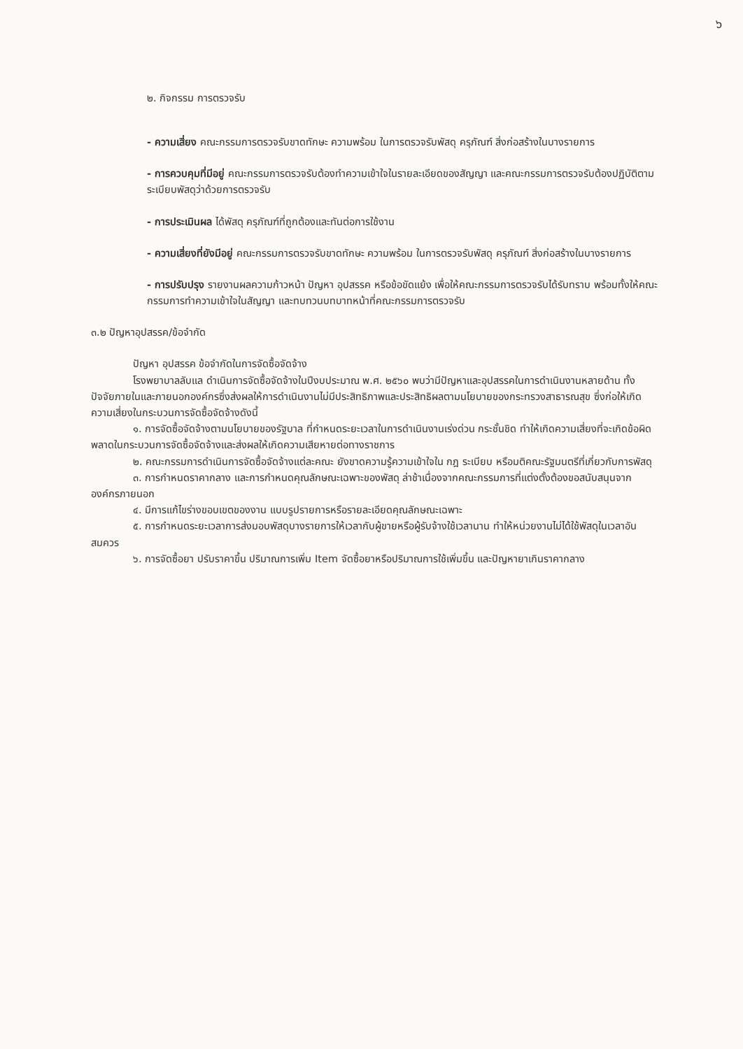๖
๒. กิจกรรม การตรวจรับ
- ความเสี่ยง คณะกรรมการตรวจรับขาดทักษะ ความพร้อม ในการตรวจรับพัสดุ ครุภัณฑ์ สิ่งก่อสร้างในบางรายการ
- การควบคุมที่มีอยู่ คณะกรรมการตรวจรับต้องทำความเข้าใจในรายละเอียดของสัญญา และคณะกรรมการตรวจรับต้องปฏิบัติตามระเบียบพัสดุว่าด้วยการตรวจรับ
- การประเมินผล ได้พัสดุ ครุภัณฑ์ที่ถูกต้องและทันต่อการใช้งาน
- ความเสี่ยงที่ยังมีอยู่ คณะกรรมการตรวจรับขาดทักษะ ความพร้อม ในการตรวจรับพัสดุ ครุภัณฑ์ สิ่งก่อสร้างในบางรายการ
- การปรับปรุง รายงานผลความก้าวหน้า ปัญหา อุปสรรค หรือข้อขัดแย้ง เพื่อให้คณะกรรมการตรวจรับได้รับทราบ พร้อมทั้งให้คณะกรรมการทำความเข้าใจในสัญญา และทบทวนบทบาทหน้าที่คณะกรรมการตรวจรับ
๓.๒ ปัญหาอุปสรรค/ข้อจำกัด
ปัญหา อุปสรรค ข้อจำกัดในการจัดซื้อจัดจ้าง
โรงพยาบาลลับแล ดำเนินการจัดซื้อจัดจ้างในปีงบประมาณ พ.ศ. ๒๕๖๐ พบว่ามีปัญหาและอุปสรรคในการดำเนินงานหลายด้าน ทั้งปัจจัยภายในและภายนอกองค์กรซึ่งส่งผลให้การดำเนินงานไม่มีประสิทธิภาพและประสิทธิผลตามนโยบายของกระทรวงสาธารณสุข ซึ่งก่อให้เกิดความเสี่ยงในกระบวนการจัดซื้อจัดจ้างดังนี้
๑. การจัดซื้อจัดจ้างตามนโยบายของรัฐบาล ที่กำหนดระยะเวลาในการดำเนินงานเร่งด่วน กระชั้นชิด ทำให้เกิดความเสี่ยงที่จะเกิดข้อผิดพลาดในกระบวนการจัดซื้อจัดจ้างและส่งผลให้เกิดความเสียหายต่อทางราชการ
๒. คณะกรรมการดำเนินการจัดซื้อจัดจ้างแต่ละคณะ ยังขาดความรู้ความเข้าใจใน กฎ ระเบียบ หรือมติคณะรัฐมนตรีที่เกี่ยวกับการพัสดุ
๓. การกำหนดราคากลาง และการกำหนดคุณลักษณะเฉพาะของพัสดุ ล่าช้าเนื่องจากคณะกรรมการที่แต่งตั้งต้องขอสนับสนุนจากองค์กรภายนอก
๔. มีการแก้ไขร่างขอบเขตของงาน แบบรูปรายการหรือรายละเอียดคุณลักษณะเฉพาะ
๕. การกำหนดระยะเวลาการส่งมอบพัสดุบางรายการให้เวลากับผู้ขายหรือผู้รับจ้างใช้เวลานาน ทำให้หน่วยงานไม่ได้ใช้พัสดุในเวลาอันสมควร
๖. การจัดซื้อยา ปรับราคาขึ้น ปริมาณการเพิ่ม Item จัดซื้อยาหรือปริมาณการใช้เพิ่มขึ้น และปัญหายาเกินราคากลาง